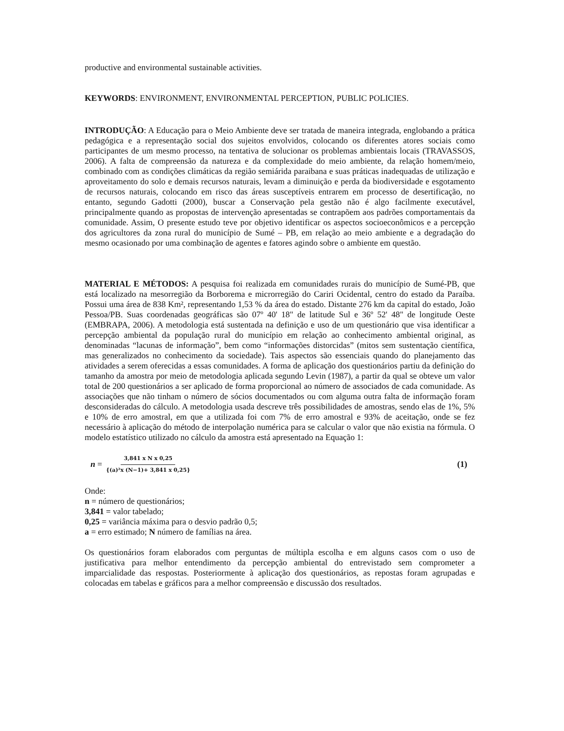productive and environmental sustainable activities.
KEYWORDS: ENVIRONMENT, ENVIRONMENTAL PERCEPTION, PUBLIC POLICIES.
INTRODUÇÃO: A Educação para o Meio Ambiente deve ser tratada de maneira integrada, englobando a prática pedagógica e a representação social dos sujeitos envolvidos, colocando os diferentes atores sociais como participantes de um mesmo processo, na tentativa de solucionar os problemas ambientais locais (TRAVASSOS, 2006). A falta de compreensão da natureza e da complexidade do meio ambiente, da relação homem/meio, combinado com as condições climáticas da região semiárida paraibana e suas práticas inadequadas de utilização e aproveitamento do solo e demais recursos naturais, levam a diminuição e perda da biodiversidade e esgotamento de recursos naturais, colocando em risco das áreas susceptíveis entrarem em processo de desertificação, no entanto, segundo Gadotti (2000), buscar a Conservação pela gestão não é algo facilmente executável, principalmente quando as propostas de intervenção apresentadas se contrapõem aos padrões comportamentais da comunidade. Assim, O presente estudo teve por objetivo identificar os aspectos socioeconômicos e a percepção dos agricultores da zona rural do município de Sumé – PB, em relação ao meio ambiente e a degradação do mesmo ocasionado por uma combinação de agentes e fatores agindo sobre o ambiente em questão.
MATERIAL E MÉTODOS: A pesquisa foi realizada em comunidades rurais do município de Sumé-PB, que está localizado na mesorregião da Borborema e microrregião do Cariri Ocidental, centro do estado da Paraíba. Possui uma área de 838 Km², representando 1,53 % da área do estado. Distante 276 km da capital do estado, João Pessoa/PB. Suas coordenadas geográficas são 07º 40' 18" de latitude Sul e 36º 52' 48" de longitude Oeste (EMBRAPA, 2006). A metodologia está sustentada na definição e uso de um questionário que visa identificar a percepção ambiental da população rural do município em relação ao conhecimento ambiental original, as denominadas “lacunas de informação”, bem como “informações distorcidas” (mitos sem sustentação científica, mas generalizados no conhecimento da sociedade). Tais aspectos são essenciais quando do planejamento das atividades a serem oferecidas a essas comunidades. A forma de aplicação dos questionários partiu da definição do tamanho da amostra por meio de metodologia aplicada segundo Levin (1987), a partir da qual se obteve um valor total de 200 questionários a ser aplicado de forma proporcional ao número de associados de cada comunidade. As associações que não tinham o número de sócios documentados ou com alguma outra falta de informação foram desconsideradas do cálculo. A metodologia usada descreve três possibilidades de amostras, sendo elas de 1%, 5% e 10% de erro amostral, em que a utilizada foi com 7% de erro amostral e 93% de aceitação, onde se fez necessário à aplicação do método de interpolação numérica para se calcular o valor que não existia na fórmula. O modelo estatístico utilizado no cálculo da amostra está apresentado na Equação 1:
n = 3,841 x N x 0,25 {(a)²x (N−1)+ 3,841 x 0,25} (1)
Onde:
n = número de questionários;
3,841 = valor tabelado;
0,25 = variância máxima para o desvio padrão 0,5;
a = erro estimado; N número de famílias na área.
Os questionários foram elaborados com perguntas de múltipla escolha e em alguns casos com o uso de justificativa para melhor entendimento da percepção ambiental do entrevistado sem comprometer a imparcialidade das respostas. Posteriormente à aplicação dos questionários, as repostas foram agrupadas e colocadas em tabelas e gráficos para a melhor compreensão e discussão dos resultados.